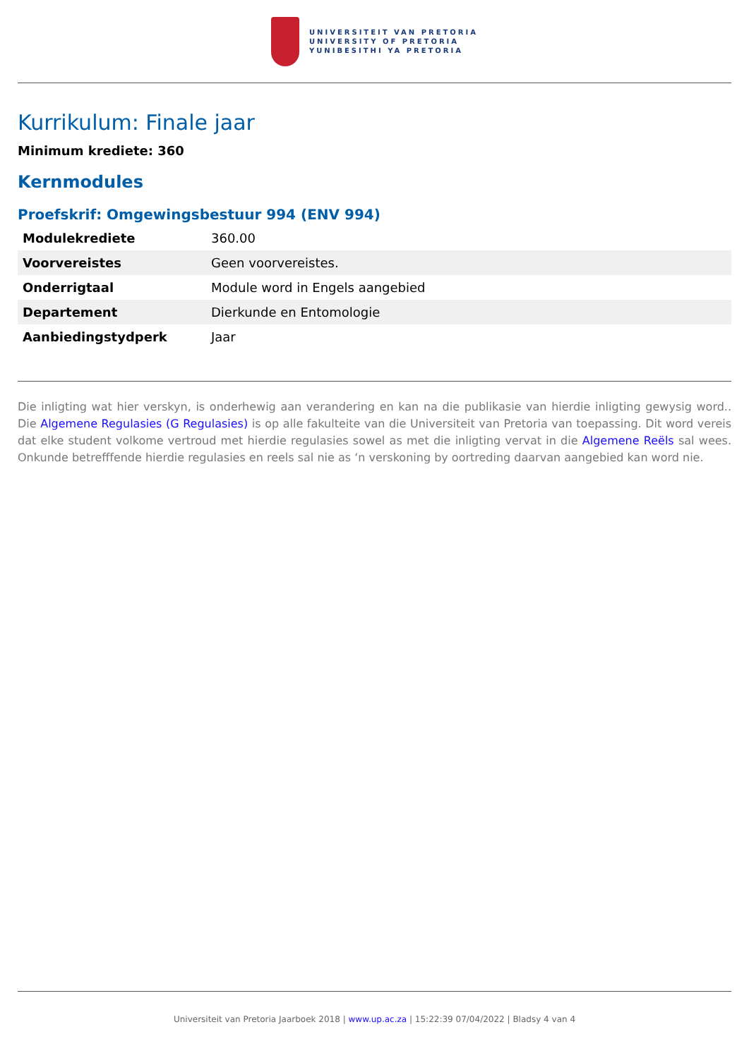UNIVERSITEIT VAN PRETORIA
UNIVERSITY OF PRETORIA
YUNIBESITHI YA PRETORIA
Kurrikulum: Finale jaar
Minimum krediete: 360
Kernmodules
Proefskrif: Omgewingsbestuur 994 (ENV 994)
| Modulekrediete | 360.00 |
| Voorvereistes | Geen voorvereistes. |
| Onderrigtaal | Module word in Engels aangebied |
| Departement | Dierkunde en Entomologie |
| Aanbiedingstydperk | Jaar |
Die inligting wat hier verskyn, is onderhewig aan verandering en kan na die publikasie van hierdie inligting gewysig word.. Die Algemene Regulasies (G Regulasies) is op alle fakulteite van die Universiteit van Pretoria van toepassing. Dit word vereis dat elke student volkome vertroud met hierdie regulasies sowel as met die inligting vervat in die Algemene Reëls sal wees. Onkunde betrefffende hierdie regulasies en reels sal nie as ‘n verskoning by oortreding daarvan aangebied kan word nie.
Universiteit van Pretoria Jaarboek 2018 | www.up.ac.za | 15:22:39 07/04/2022 | Bladsy 4 van 4